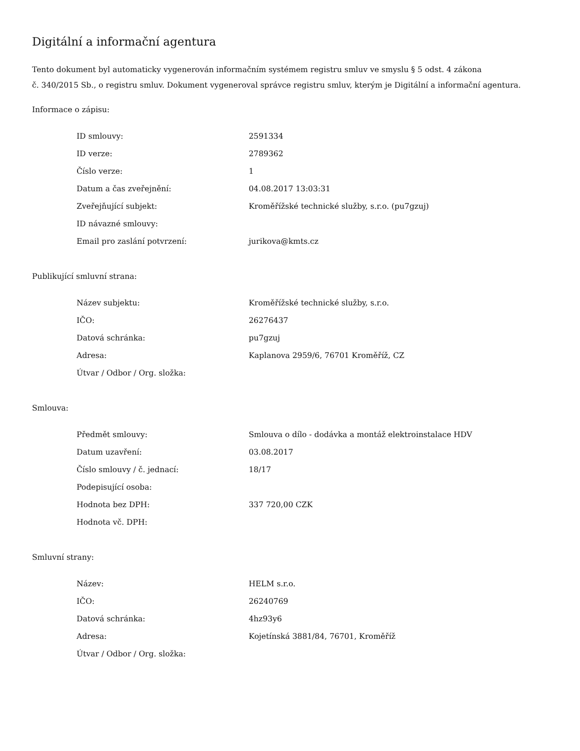Digitální a informační agentura
Tento dokument byl automaticky vygenerován informačním systémem registru smluv ve smyslu § 5 odst. 4 zákona
č. 340/2015 Sb., o registru smluv. Dokument vygeneroval správce registru smluv, kterým je Digitální a informační agentura.
Informace o zápisu:
| ID smlouvy: | 2591334 |
| ID verze: | 2789362 |
| Číslo verze: | 1 |
| Datum a čas zveřejnění: | 04.08.2017 13:03:31 |
| Zveřejňující subjekt: | Kroměřížské technické služby, s.r.o. (pu7gzuj) |
| ID návazné smlouvy: | |
| Email pro zaslání potvrzení: | jurikova@kmts.cz |
Publikující smluvní strana:
| Název subjektu: | Kroměřížské technické služby, s.r.o. |
| IČO: | 26276437 |
| Datová schránka: | pu7gzuj |
| Adresa: | Kaplanova 2959/6, 76701 Kroměříž, CZ |
| Útvar / Odbor / Org. složka: | |
Smlouva:
| Předmět smlouvy: | Smlouva o dílo - dodávka a montáž elektroinstalace HDV |
| Datum uzavření: | 03.08.2017 |
| Číslo smlouvy / č. jednací: | 18/17 |
| Podepisující osoba: | |
| Hodnota bez DPH: | 337 720,00 CZK |
| Hodnota vč. DPH: | |
Smluvní strany:
| Název: | HELM s.r.o. |
| IČO: | 26240769 |
| Datová schránka: | 4hz93y6 |
| Adresa: | Kojetínská 3881/84, 76701, Kroměříž |
| Útvar / Odbor / Org. složka: | |